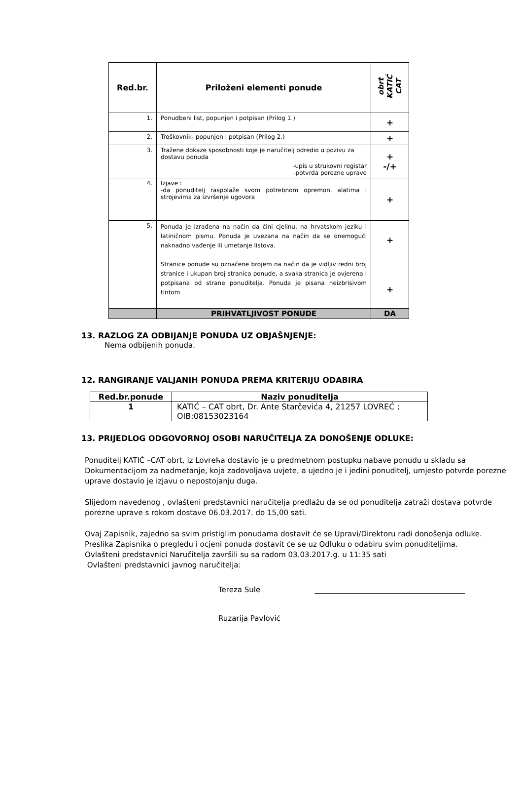| Red.br. | Priloženi elementi ponude | obrt KATIĆ CAT |
| --- | --- | --- |
| 1. | Ponudbeni list, popunjen i potpisan (Prilog 1.) | + |
| 2. | Troškovnik- popunjen i potpisan (Prilog 2.) | + |
| 3. | Tražene dokaze sposobnosti koje je naručitelj odredio u pozivu za dostavu ponuda -upis u strukovni registar -potvrda porezne uprave | + -/+ |
| 4. | Izjave : -da ponuditelj raspolaže svom potrebnom opremon, alatima i strojevima za izvršenje ugovora | + |
| 5. | Ponuda je izrađena na način da čini cjelinu, na hrvatskom jeziku i latiničnom pismu. Ponuda je uvezana na način da se onemogući naknadno vađenje ili umetanje listova. Stranice ponude su označene brojem na način da je vidljiv redni broj stranice i ukupan broj stranica ponude, a svaka stranica je ovjerena i potpisana od strane ponuditelja. Ponuda je pisana neizbrisivom tintom | + + |
| | PRIHVATLJIVOST PONUDE | DA |
13. RAZLOG ZA ODBIJANJE PONUDA UZ OBJAŠNJENJE:
Nema odbijenih ponuda.
12. RANGIRANJE VALJANIH PONUDA PREMA KRITERIJU ODABIRA
| Red.br.ponude | Naziv ponuditelja |
| --- | --- |
| 1 | KATIĆ – CAT obrt, Dr. Ante Starčevića 4, 21257 LOVREĆ ; OIB:08153023164 |
13. PRIJEDLOG ODGOVORNOJ OSOBI NARUČITELJA ZA DONOŠENJE ODLUKE:
Ponuditelj KATIĆ –CAT obrt, iz Lovrећa dostavio je u predmetnom postupku nabave ponudu u skladu sa Dokumentacijom za nadmetanje, koja zadovoljava uvjete, a ujedno je i jedini ponuditelj, umjesto potvrde porezne uprave dostavio je izjavu o nepostojanju duga.
Slijedom navedenog , ovlašteni predstavnici naručitelja predlažu da se od ponuditelja zatraži dostava potvrde porezne uprave s rokom dostave 06.03.2017. do 15,00 sati.
Ovaj Zapisnik, zajedno sa svim pristiglim ponudama dostavit će se Upravi/Direktoru radi donošenja odluke.
Preslika Zapisnika o pregledu i ocjeni ponuda dostavit će se uz Odluku o odabiru svim ponuditeljima.
Ovlašteni predstavnici Naručitelja završili su sa radom 03.03.2017.g. u 11:35 sati
Ovlašteni predstavnici javnog naručitelja:
Tereza Sule
Ruzarija Pavlović